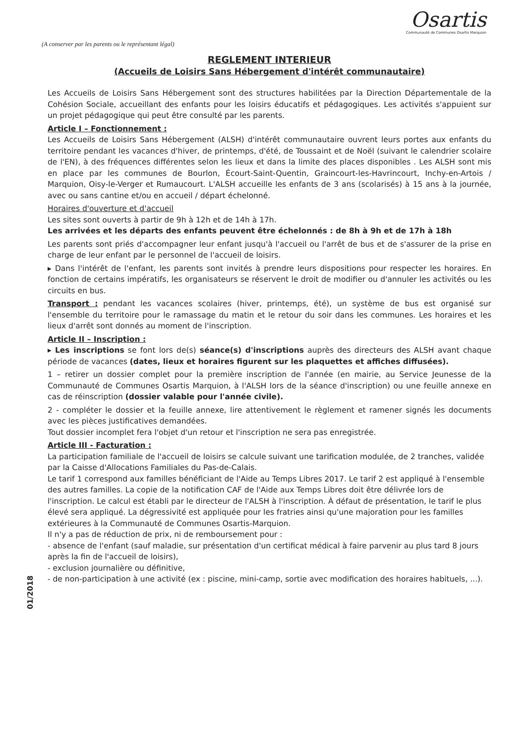Osartis
Communauté de Communes Osartis Marquion
(A conserver par les parents ou le représentant légal)
REGLEMENT INTERIEUR
(Accueils de Loisirs Sans Hébergement d'intérêt communautaire)
Les Accueils de Loisirs Sans Hébergement sont des structures habilitées par la Direction Départementale de la Cohésion Sociale, accueillant des enfants pour les loisirs éducatifs et pédagogiques. Les activités s'appuient sur un projet pédagogique qui peut être consulté par les parents.
Article I – Fonctionnement :
Les Accueils de Loisirs Sans Hébergement (ALSH) d'intérêt communautaire ouvrent leurs portes aux enfants du territoire pendant les vacances d'hiver, de printemps, d'été, de Toussaint et de Noël (suivant le calendrier scolaire de l'EN), à des fréquences différentes selon les lieux et dans la limite des places disponibles . Les ALSH sont mis en place par les communes de Bourlon, Écourt-Saint-Quentin, Graincourt-les-Havrincourt, Inchy-en-Artois / Marquion, Oisy-le-Verger et Rumaucourt. L'ALSH accueille les enfants de 3 ans (scolarisés) à 15 ans à la journée, avec ou sans cantine et/ou en accueil / départ échelonné.
Horaires d'ouverture et d'accueil
Les sites sont ouverts à partir de 9h à 12h et de 14h à 17h.
Les arrivées et les départs des enfants peuvent être échelonnés : de 8h à 9h et de 17h à 18h
Les parents sont priés d'accompagner leur enfant jusqu'à l'accueil ou l'arrêt de bus et de s'assurer de la prise en charge de leur enfant par le personnel de l'accueil de loisirs.
▸ Dans l'intérêt de l'enfant, les parents sont invités à prendre leurs dispositions pour respecter les horaires. En fonction de certains impératifs, les organisateurs se réservent le droit de modifier ou d'annuler les activités ou les circuits en bus.
Transport : pendant les vacances scolaires (hiver, printemps, été), un système de bus est organisé sur l'ensemble du territoire pour le ramassage du matin et le retour du soir dans les communes. Les horaires et les lieux d'arrêt sont donnés au moment de l'inscription.
Article II – Inscription :
▸ Les inscriptions se font lors de(s) séance(s) d'inscriptions auprès des directeurs des ALSH avant chaque période de vacances (dates, lieux et horaires figurent sur les plaquettes et affiches diffusées).
1 – retirer un dossier complet pour la première inscription de l'année (en mairie, au Service Jeunesse de la Communauté de Communes Osartis Marquion, à l'ALSH lors de la séance d'inscription) ou une feuille annexe en cas de réinscription (dossier valable pour l'année civile).
2 - compléter le dossier et la feuille annexe, lire attentivement le règlement et ramener signés les documents avec les pièces justificatives demandées.
Tout dossier incomplet fera l'objet d'un retour et l'inscription ne sera pas enregistrée.
Article III - Facturation :
La participation familiale de l'accueil de loisirs se calcule suivant une tarification modulée, de 2 tranches, validée par la Caisse d'Allocations Familiales du Pas-de-Calais.
Le tarif 1 correspond aux familles bénéficiant de l'Aide au Temps Libres 2017. Le tarif 2 est appliqué à l'ensemble des autres familles. La copie de la notification CAF de l'Aide aux Temps Libres doit être délivrée lors de l'inscription. Le calcul est établi par le directeur de l'ALSH à l'inscription. À défaut de présentation, le tarif le plus élevé sera appliqué. La dégressivité est appliquée pour les fratries ainsi qu'une majoration pour les familles extérieures à la Communauté de Communes Osartis-Marquion.
Il n'y a pas de réduction de prix, ni de remboursement pour :
- absence de l'enfant (sauf maladie, sur présentation d'un certificat médical à faire parvenir au plus tard 8 jours après la fin de l'accueil de loisirs),
- exclusion journalière ou définitive,
- de non-participation à une activité (ex : piscine, mini-camp, sortie avec modification des horaires habituels, ...).
01/2018